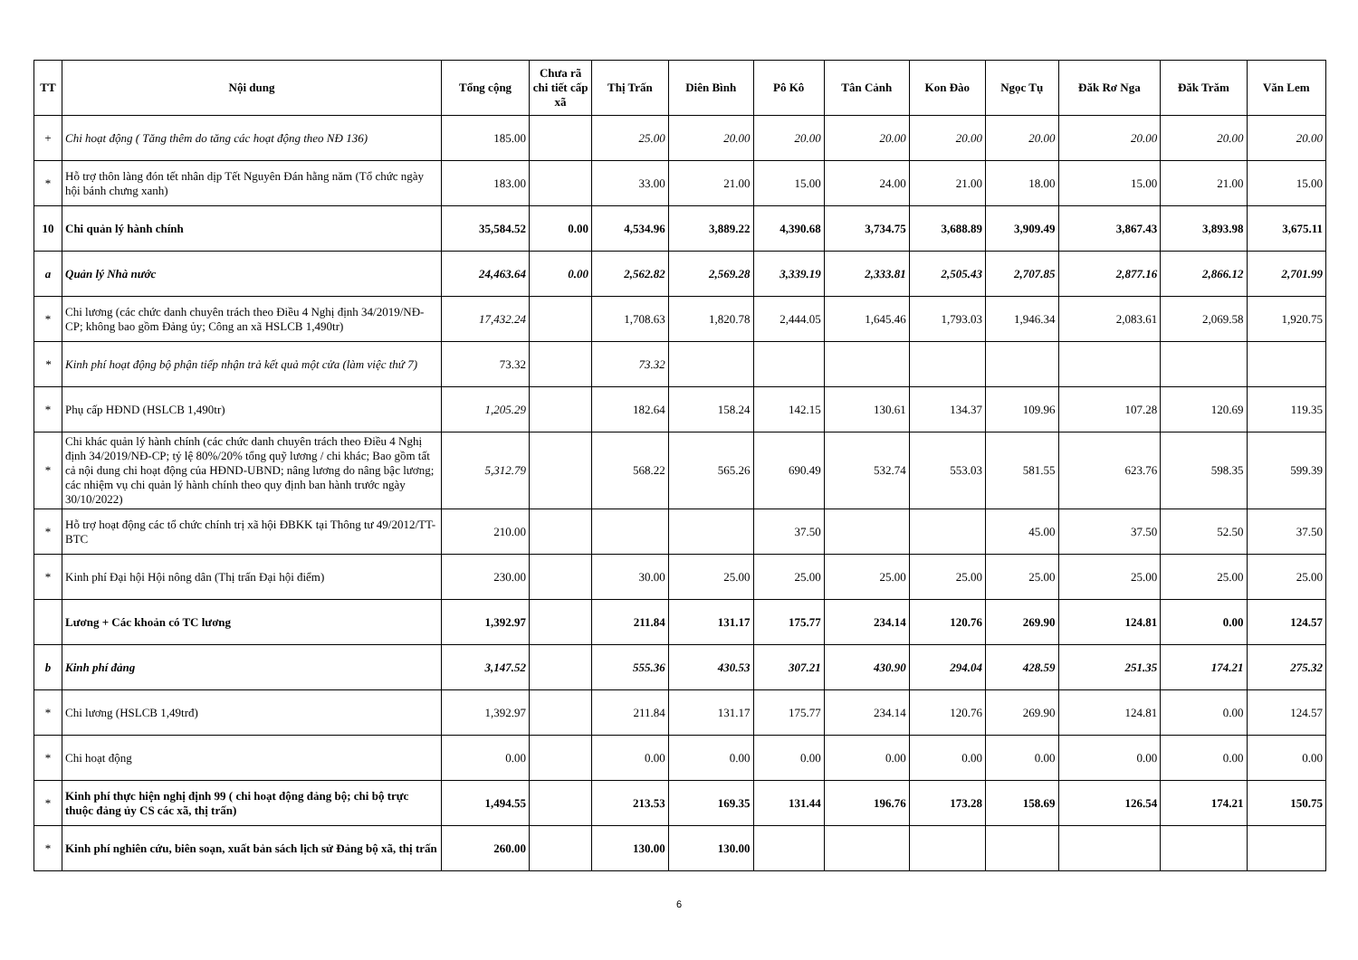| TT | Nội dung | Tổng cộng | Chưa rã chi tiết cấp xã | Thị Trấn | Diên Bình | Pô Kô | Tân Cảnh | Kon Đào | Ngọc Tụ | Đăk Rơ Nga | Đăk Trăm | Văn Lem |
| --- | --- | --- | --- | --- | --- | --- | --- | --- | --- | --- | --- | --- |
| + | Chi hoạt động ( Tăng thêm do tăng các hoạt động theo NĐ 136) | 185.00 | | 25.00 | 20.00 | 20.00 | 20.00 | 20.00 | 20.00 | 20.00 | 20.00 | 20.00 |
| * | Hỗ trợ thôn làng đón tết nhân dịp Tết Nguyên Đán hằng năm (Tổ chức ngày hội bánh chưng xanh) | 183.00 | | 33.00 | 21.00 | 15.00 | 24.00 | 21.00 | 18.00 | 15.00 | 21.00 | 15.00 |
| 10 | Chi quản lý hành chính | 35,584.52 | 0.00 | 4,534.96 | 3,889.22 | 4,390.68 | 3,734.75 | 3,688.89 | 3,909.49 | 3,867.43 | 3,893.98 | 3,675.11 |
| a | Quản lý Nhà nước | 24,463.64 | 0.00 | 2,562.82 | 2,569.28 | 3,339.19 | 2,333.81 | 2,505.43 | 2,707.85 | 2,877.16 | 2,866.12 | 2,701.99 |
| * | Chi lương (các chức danh chuyên trách theo Điều 4 Nghị định 34/2019/NĐ-CP; không bao gồm Đảng ủy; Công an xã HSLCB 1,490tr) | 17,432.24 | | 1,708.63 | 1,820.78 | 2,444.05 | 1,645.46 | 1,793.03 | 1,946.34 | 2,083.61 | 2,069.58 | 1,920.75 |
| * | Kinh phí hoạt động bộ phận tiếp nhận trả kết quả một cửa (làm việc thứ 7) | 73.32 | | 73.32 | | | | | | | | |
| * | Phụ cấp HĐND (HSLCB 1,490tr) | 1,205.29 | | 182.64 | 158.24 | 142.15 | 130.61 | 134.37 | 109.96 | 107.28 | 120.69 | 119.35 |
| * | Chi khác quản lý hành chính (các chức danh chuyên trách theo Điều 4 Nghị định 34/2019/NĐ-CP; tỷ lệ 80%/20% tổng quỹ lương / chi khác; Bao gồm tất cả nội dung chi hoạt động của HĐND-UBND; nâng lương do nâng bậc lương; các nhiệm vụ chi quản lý hành chính theo quy định ban hành trước ngày 30/10/2022) | 5,312.79 | | 568.22 | 565.26 | 690.49 | 532.74 | 553.03 | 581.55 | 623.76 | 598.35 | 599.39 |
| * | Hỗ trợ hoạt động các tổ chức chính trị xã hội ĐBKK tại Thông tư 49/2012/TT-BTC | 210.00 | | | | 37.50 | | | 45.00 | 37.50 | 52.50 | 37.50 |
| * | Kinh phí Đại hội Hội nông dân (Thị trấn Đại hội điểm) | 230.00 | | 30.00 | 25.00 | 25.00 | 25.00 | 25.00 | 25.00 | 25.00 | 25.00 | 25.00 |
| | Lương + Các khoản có TC lương | 1,392.97 | | 211.84 | 131.17 | 175.77 | 234.14 | 120.76 | 269.90 | 124.81 | 0.00 | 124.57 |
| b | Kinh phí đảng | 3,147.52 | | 555.36 | 430.53 | 307.21 | 430.90 | 294.04 | 428.59 | 251.35 | 174.21 | 275.32 |
| * | Chi lương (HSLCB 1,49trđ) | 1,392.97 | | 211.84 | 131.17 | 175.77 | 234.14 | 120.76 | 269.90 | 124.81 | 0.00 | 124.57 |
| * | Chi hoạt động | 0.00 | | 0.00 | 0.00 | 0.00 | 0.00 | 0.00 | 0.00 | 0.00 | 0.00 | 0.00 |
| * | Kinh phí thực hiện nghị định 99 ( chi hoạt động đảng bộ; chi bộ trực thuộc đảng ủy CS các xã, thị trấn) | 1,494.55 | | 213.53 | 169.35 | 131.44 | 196.76 | 173.28 | 158.69 | 126.54 | 174.21 | 150.75 |
| * | Kinh phí nghiên cứu, biên soạn, xuất bản sách lịch sử Đảng bộ xã, thị trấn | 260.00 | | 130.00 | 130.00 | | | | | | | |
6